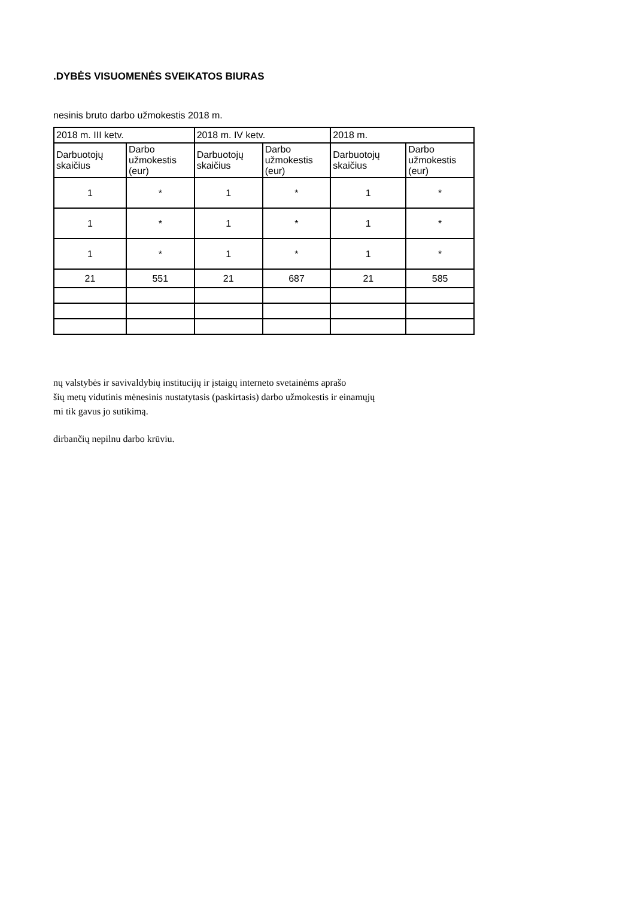.DYBĖS VISUOMENĖS SVEIKATOS BIURAS
nesinis bruto darbo užmokestis 2018 m.
| 2018 m. III ketv. | | 2018 m. IV ketv. | | 2018 m. | |
| --- | --- | --- | --- | --- | --- |
| Darbuotojų skaičius | Darbo užmokestis (eur) | Darbuotojų skaičius | Darbo užmokestis (eur) | Darbuotojų skaičius | Darbo užmokestis (eur) |
| 1 | * | 1 | * | 1 | * |
| 1 | * | 1 | * | 1 | * |
| 1 | * | 1 | * | 1 | * |
| 21 | 551 | 21 | 687 | 21 | 585 |
nų valstybės ir savivaldybių institucijų ir įstaigų interneto svetainėms aprašo
šių metų vidutinis mėnesinis nustatytasis (paskirtasis) darbo užmokestis ir einamųjų
mi tik gavus jo sutikimą.
dirbančių nepilnu darbo krūviu.